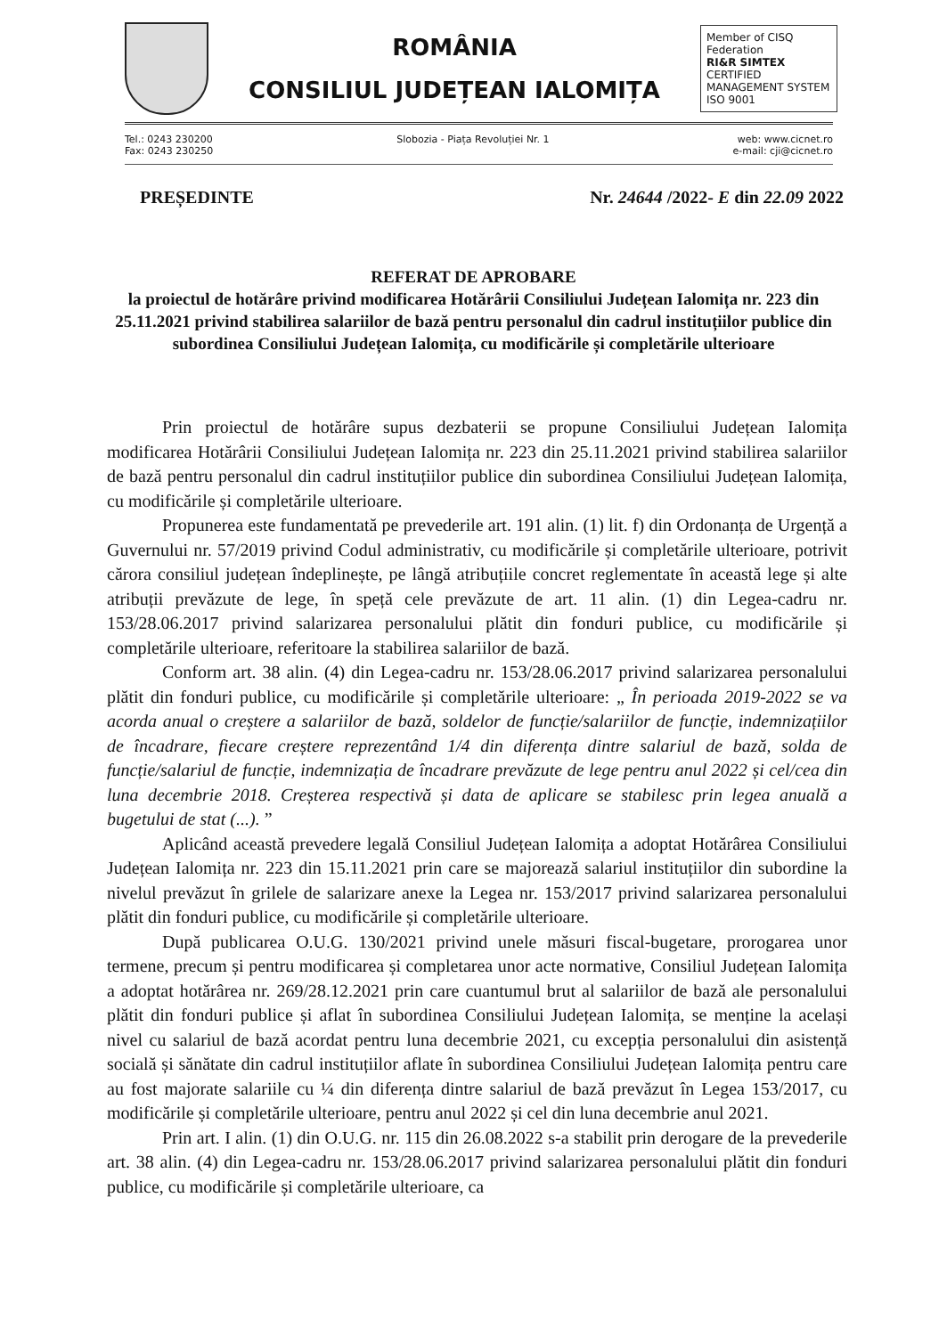ROMÂNIA
CONSILIUL JUDEȚEAN IALOMIȚA
Member of CISQ Federation
RI&R SIMTEX
CERTIFIED MANAGEMENT SYSTEM ISO 9001
Tel.: 0243 230200
Fax: 0243 230250
Slobozia - Piața Revoluției Nr. 1
web: www.cicnet.ro
e-mail: cji@cicnet.ro
PREȘEDINTE Nr. 24644 /2022- E din 22.09 2022
REFERAT DE APROBARE
la proiectul de hotărâre privind modificarea Hotărârii Consiliului Județean Ialomița nr. 223 din 25.11.2021 privind stabilirea salariilor de bază pentru personalul din cadrul instituțiilor publice din subordinea Consiliului Județean Ialomița, cu modificările și completările ulterioare
Prin proiectul de hotărâre supus dezbaterii se propune Consiliului Județean Ialomița modificarea Hotărârii Consiliului Județean Ialomița nr. 223 din 25.11.2021 privind stabilirea salariilor de bază pentru personalul din cadrul instituțiilor publice din subordinea Consiliului Județean Ialomița, cu modificările și completările ulterioare.
Propunerea este fundamentată pe prevederile art. 191 alin. (1) lit. f) din Ordonanța de Urgență a Guvernului nr. 57/2019 privind Codul administrativ, cu modificările și completările ulterioare, potrivit cărora consiliul județean îndeplinește, pe lângă atribuțiile concret reglementate în această lege și alte atribuții prevăzute de lege, în speță cele prevăzute de art. 11 alin. (1) din Legea-cadru nr. 153/28.06.2017 privind salarizarea personalului plătit din fonduri publice, cu modificările și completările ulterioare, referitoare la stabilirea salariilor de bază.
Conform art. 38 alin. (4) din Legea-cadru nr. 153/28.06.2017 privind salarizarea personalului plătit din fonduri publice, cu modificările și completările ulterioare: „ În perioada 2019-2022 se va acorda anual o creștere a salariilor de bază, soldelor de funcție/salariilor de funcție, indemnizațiilor de încadrare, fiecare creștere reprezentând 1/4 din diferența dintre salariul de bază, solda de funcție/salariul de funcție, indemnizația de încadrare prevăzute de lege pentru anul 2022 și cel/cea din luna decembrie 2018. Creșterea respectivă și data de aplicare se stabilesc prin legea anuală a bugetului de stat (...). ”
Aplicând această prevedere legală Consiliul Județean Ialomița a adoptat Hotărârea Consiliului Județean Ialomița nr. 223 din 15.11.2021 prin care se majorează salariul instituțiilor din subordine la nivelul prevăzut în grilele de salarizare anexe la Legea nr. 153/2017 privind salarizarea personalului plătit din fonduri publice, cu modificările și completările ulterioare.
După publicarea O.U.G. 130/2021 privind unele măsuri fiscal-bugetare, prorogarea unor termene, precum și pentru modificarea și completarea unor acte normative, Consiliul Județean Ialomița a adoptat hotărârea nr. 269/28.12.2021 prin care cuantumul brut al salariilor de bază ale personalului plătit din fonduri publice și aflat în subordinea Consiliului Județean Ialomița, se menține la același nivel cu salariul de bază acordat pentru luna decembrie 2021, cu excepția personalului din asistență socială și sănătate din cadrul instituțiilor aflate în subordinea Consiliului Județean Ialomița pentru care au fost majorate salariile cu ¼ din diferența dintre salariul de bază prevăzut în Legea 153/2017, cu modificările și completările ulterioare, pentru anul 2022 și cel din luna decembrie anul 2021.
Prin art. I alin. (1) din O.U.G. nr. 115 din 26.08.2022 s-a stabilit prin derogare de la prevederile art. 38 alin. (4) din Legea-cadru nr. 153/28.06.2017 privind salarizarea personalului plătit din fonduri publice, cu modificările și completările ulterioare, ca